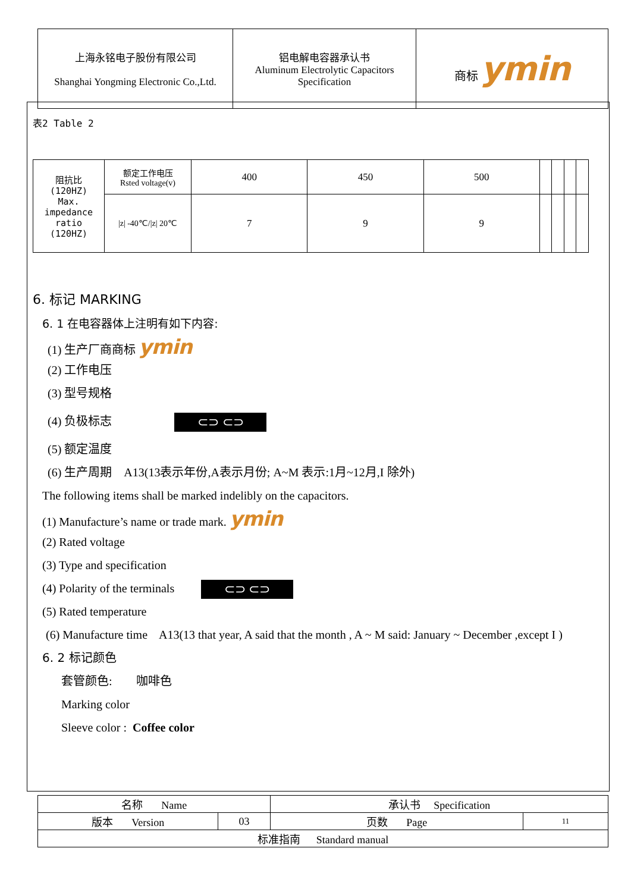| 上海永铭电子股份有限公司 Shanghai Yongming Electronic Co.,Ltd. | 铝电解电容器承认书 Aluminum Electrolytic Capacitors Specification | 商标 ymin |
表2 Table 2
| 阻抗比 (120HZ) Max. impedance ratio (120HZ) | 额定工作电压 Rsted voltage(v) | 400 | 450 | 500 | | | | |
| | /z/ -40℃//z/ 20℃ | 7 | 9 | 9 | | | | |
6. 标记 MARKING
6. 1 在电容器体上注明有如下内容:
(1) 生产厂商商标 ymin
(2) 工作电压
(3) 型号规格
(4) 负极标志 ⊂⊃ ⊂⊃
(5) 额定温度
(6) 生产周期 A13(13表示年份,A表示月份; A~M 表示:1月~12月,I 除外)
The following items shall be marked indelibly on the capacitors.
(1) Manufacture’s name or trade mark. ymin
(2) Rated voltage
(3) Type and specification
(4) Polarity of the terminals ⊂⊃ ⊂⊃
(5) Rated temperature
(6) Manufacture time A13(13 that year, A said that the month , A ~ M said: January ~ December ,except I )
6. 2 标记颜色
套管颜色: 咖啡色
Marking color
Sleeve color : Coffee color
| 名称 Name | | 承认书 Specification | |
| 版本 Version | 03 | 页数 Page | 11 |
| 标准指南 Standard manual | | | |